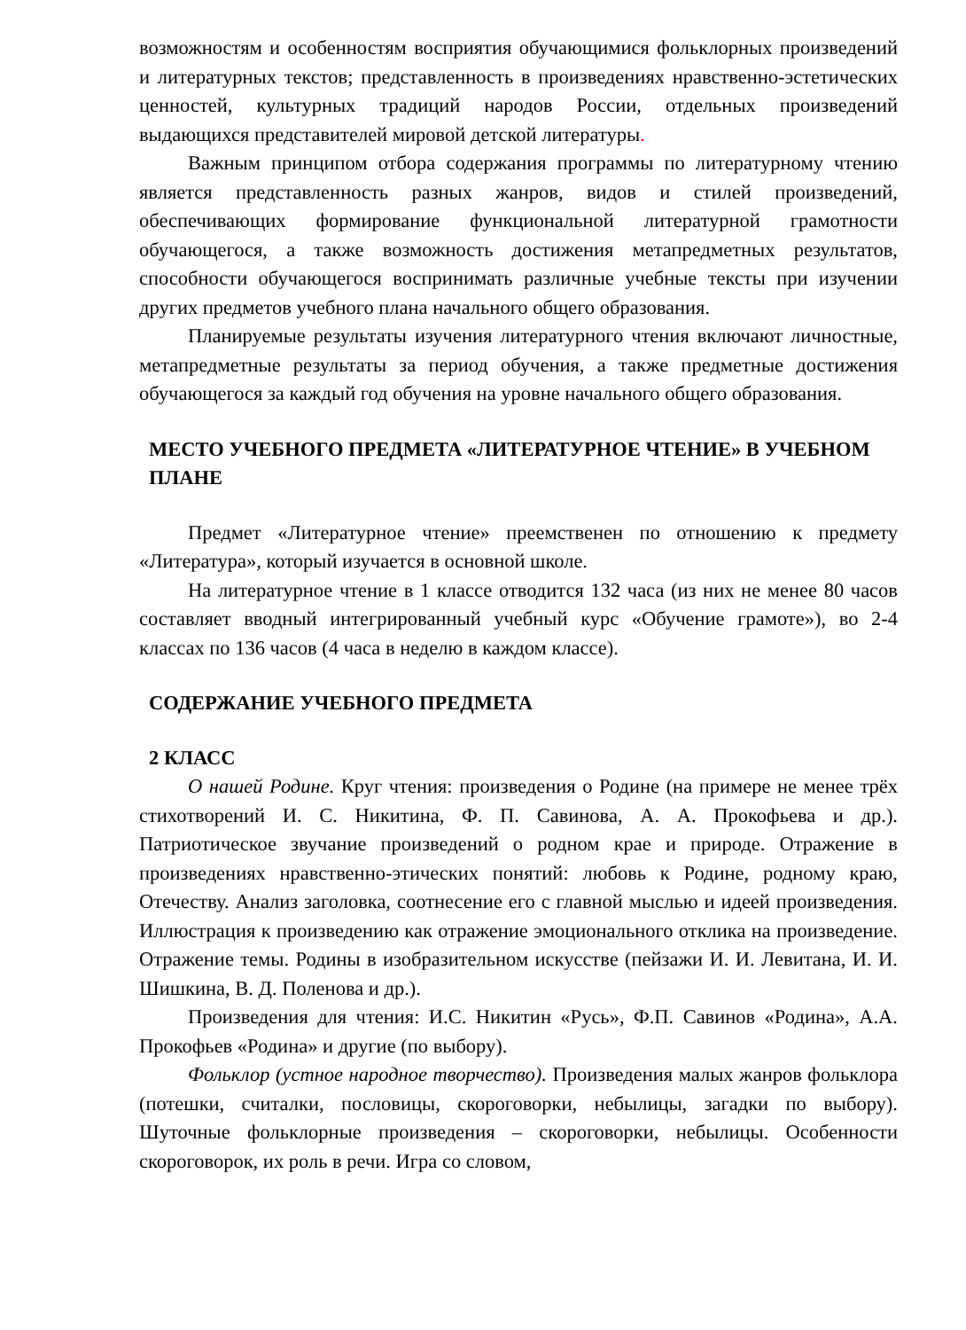возможностям и особенностям восприятия обучающимися фольклорных произведений и литературных текстов; представленность в произведениях нравственно-эстетических ценностей, культурных традиций народов России, отдельных произведений выдающихся представителей мировой детской литературы.
Важным принципом отбора содержания программы по литературному чтению является представленность разных жанров, видов и стилей произведений, обеспечивающих формирование функциональной литературной грамотности обучающегося, а также возможность достижения метапредметных результатов, способности обучающегося воспринимать различные учебные тексты при изучении других предметов учебного плана начального общего образования.
Планируемые результаты изучения литературного чтения включают личностные, метапредметные результаты за период обучения, а также предметные достижения обучающегося за каждый год обучения на уровне начального общего образования.
МЕСТО УЧЕБНОГО ПРЕДМЕТА «ЛИТЕРАТУРНОЕ ЧТЕНИЕ» В УЧЕБНОМ ПЛАНЕ
Предмет «Литературное чтение» преемственен по отношению к предмету «Литература», который изучается в основной школе.
На литературное чтение в 1 классе отводится 132 часа (из них не менее 80 часов составляет вводный интегрированный учебный курс «Обучение грамоте»), во 2-4 классах по 136 часов (4 часа в неделю в каждом классе).
СОДЕРЖАНИЕ УЧЕБНОГО ПРЕДМЕТА
2 КЛАСС
О нашей Родине. Круг чтения: произведения о Родине (на примере не менее трёх стихотворений И. С. Никитина, Ф. П. Савинова, А. А. Прокофьева и др.). Патриотическое звучание произведений о родном крае и природе. Отражение в произведениях нравственно-этических понятий: любовь к Родине, родному краю, Отечеству. Анализ заголовка, соотнесение его с главной мыслью и идеей произведения. Иллюстрация к произведению как отражение эмоционального отклика на произведение. Отражение темы. Родины в изобразительном искусстве (пейзажи И. И. Левитана, И. И. Шишкина, В. Д. Поленова и др.).
Произведения для чтения: И.С. Никитин «Русь», Ф.П. Савинов «Родина», А.А. Прокофьев «Родина» и другие (по выбору).
Фольклор (устное народное творчество). Произведения малых жанров фольклора (потешки, считалки, пословицы, скороговорки, небылицы, загадки по выбору). Шуточные фольклорные произведения – скороговорки, небылицы. Особенности скороговорок, их роль в речи. Игра со словом,